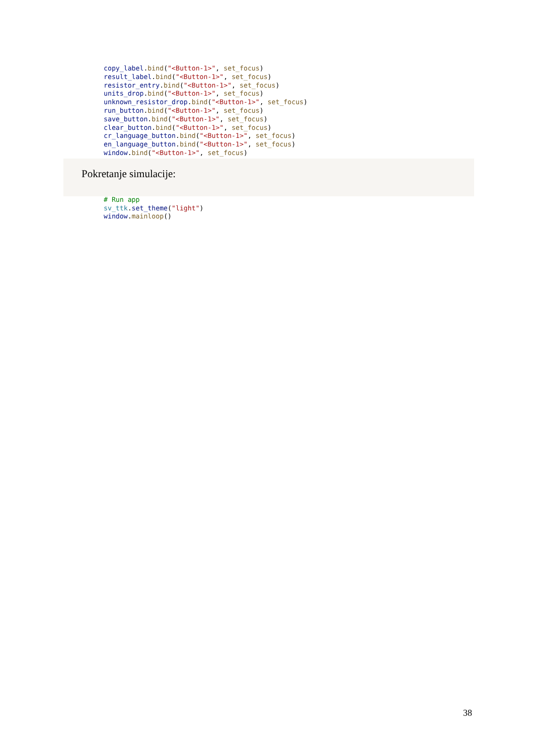copy_label.bind("<Button-1>", set_focus)
result_label.bind("<Button-1>", set_focus)
resistor_entry.bind("<Button-1>", set_focus)
units_drop.bind("<Button-1>", set_focus)
unknown_resistor_drop.bind("<Button-1>", set_focus)
run_button.bind("<Button-1>", set_focus)
save_button.bind("<Button-1>", set_focus)
clear_button.bind("<Button-1>", set_focus)
cr_language_button.bind("<Button-1>", set_focus)
en_language_button.bind("<Button-1>", set_focus)
window.bind("<Button-1>", set_focus)
Pokretanje simulacije:
# Run app
sv_ttk.set_theme("light")
window.mainloop()
38